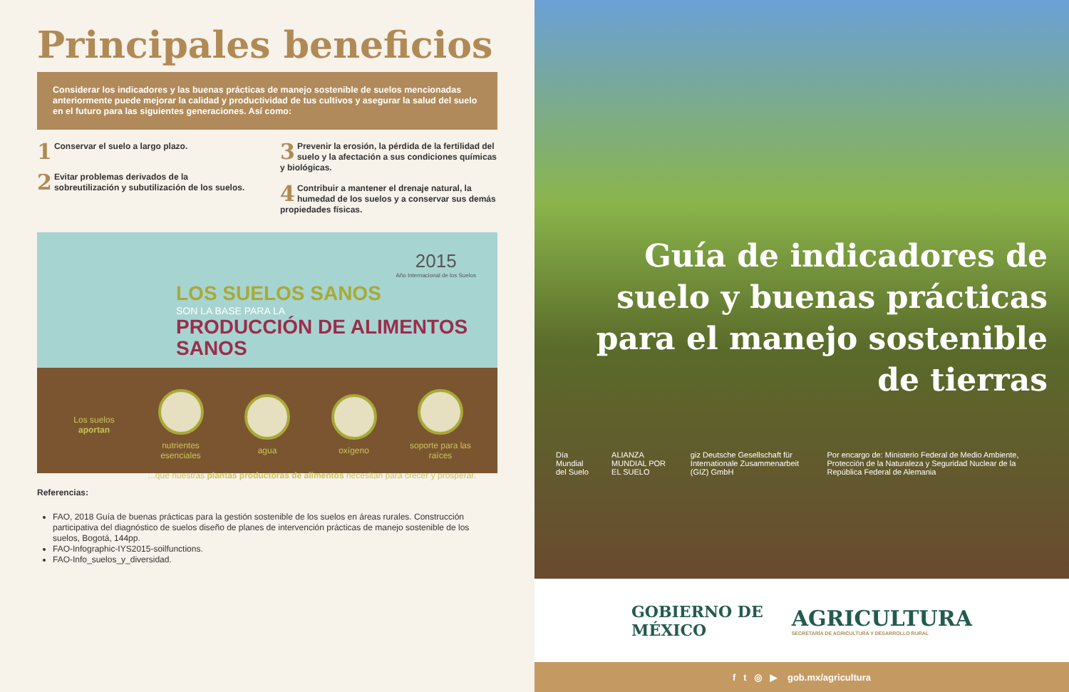Principales beneficios
Considerar los indicadores y las buenas prácticas de manejo sostenible de suelos mencionadas anteriormente puede mejorar la calidad y productividad de tus cultivos y asegurar la salud del suelo en el futuro para las siguientes generaciones. Así como:
1 Conservar el suelo a largo plazo.
2 Evitar problemas derivados de la sobreutilización y subutilización de los suelos.
3 Prevenir la erosión, la pérdida de la fertilidad del suelo y la afectación a sus condiciones químicas y biológicas.
4 Contribuir a mantener el drenaje natural, la humedad de los suelos y a conservar sus demás propiedades físicas.
2015
Año Internacional de los Suelos
LOS SUELOS SANOS
SON LA BASE PARA LA
PRODUCCIÓN DE ALIMENTOS SANOS
Los suelos aportan
nutrientes esenciales
agua oxígeno
soporte para las raíces
...que nuestras plantas productoras de alimentos necesitan para crecer y prosperar.
Referencias:
FAO, 2018 Guía de buenas prácticas para la gestión sostenible de los suelos en áreas rurales. Construcción participativa del diagnóstico de suelos diseño de planes de intervención prácticas de manejo sostenible de los suelos, Bogotá, 144pp.
FAO-Infographic-IYS2015-soilfunctions.
FAO-Info_suelos_y_diversidad.
Guía de indicadores de suelo y buenas prácticas para el manejo sostenible de tierras
Día Mundial del Suelo ALIANZA MUNDIAL POR EL SUELO giz Deutsche Gesellschaft für Internationale Zusammenarbeit (GIZ) GmbH Por encargo de: Ministerio Federal de Medio Ambiente, Protección de la Naturaleza y Seguridad Nuclear de la República Federal de Alemania
GOBIERNO DE
MÉXICO
AGRICULTURA
SECRETARÍA DE AGRICULTURA Y DESARROLLO RURAL
f t ◎ ▶ gob.mx/agricultura